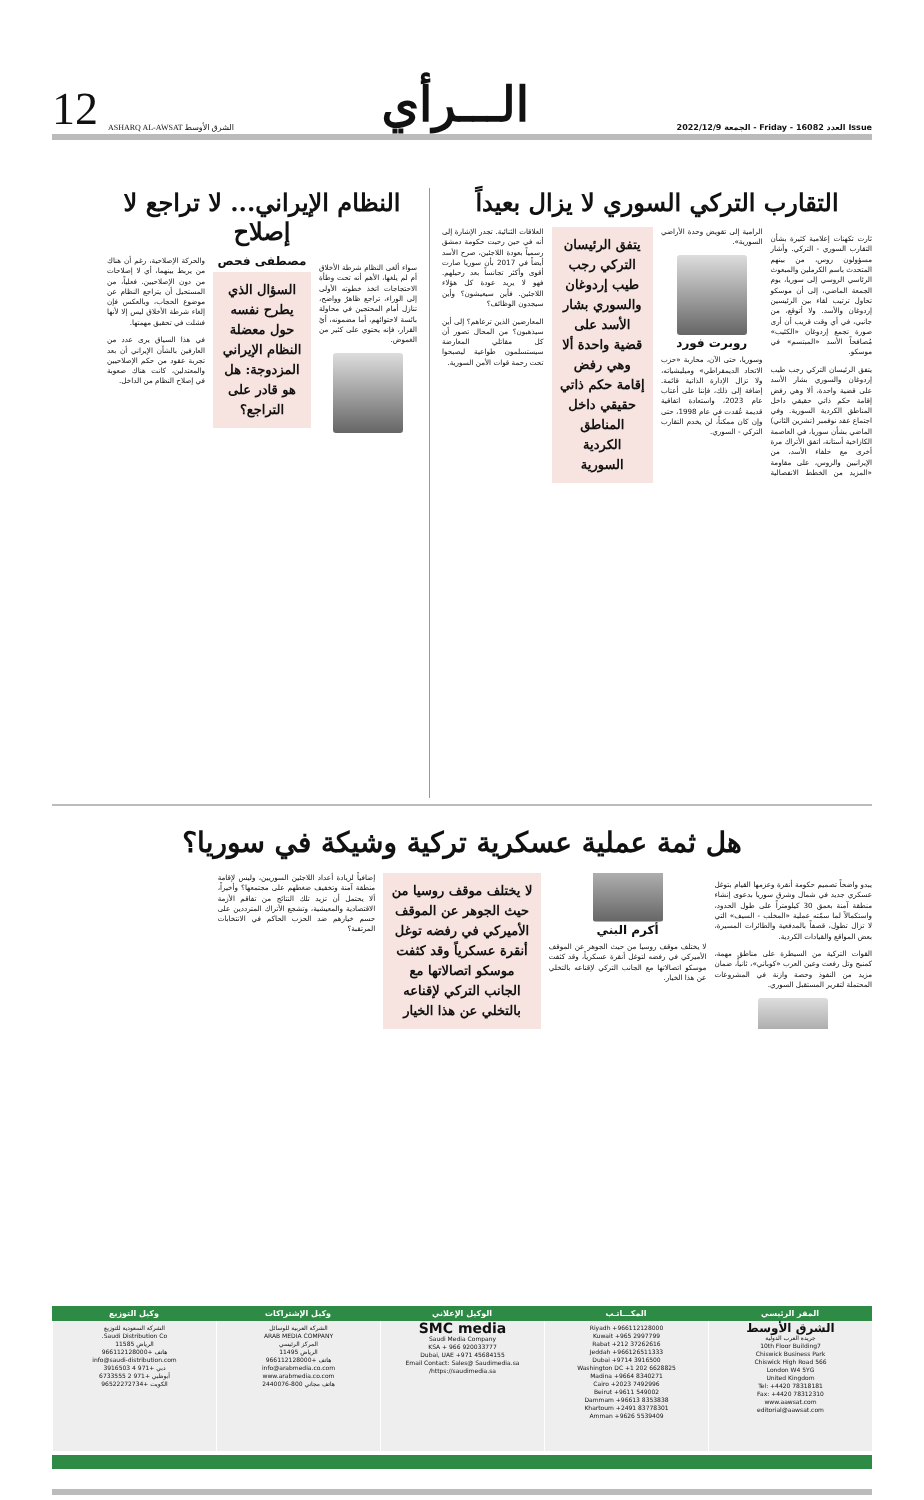12 ASHARQ AL-AWSAT الشرق الأوسط
الـــرأي
الجمعة 2022/12/9 - Friday - العدد 16082 Issue
التقارب التركي السوري لا يزال بعيداً
ثارت تكهنات إعلامية كثيرة بشأن التقارب السوري - التركي. وأشار مسؤولون روس، من بينهم المتحدث باسم الكرملين والمبعوث الرئاسي الروسي إلى سوريا، يوم الجمعة الماضي، إلى أن موسكو تحاول ترتيب لقاء بين الرئيسين إردوغان والأسد. ولا أتوقع، من جانبي، في أي وقت قريب أن أرى صورة تجمع إردوغان «الكئيب» مُصافحاً الأسد «المبتسم» في موسكو.
يتفق الرئيسان التركي رجب طيب إردوغان والسوري بشار الأسد على قضية واحدة، ألا وهي رفض إقامة حكم ذاتي حقيقي داخل المناطق الكردية السورية. وفي اجتماع عقد نوفمبر (تشرين الثاني) الماضي بشأن سوريا، في العاصمة الكازاخية أستانة، اتفق الأتراك مرة أخرى مع حلفاء الأسد، من الإيرانيين والروس، على مقاومة «المزيد من الخطط الانفصالية الرامية إلى تقويض وحدة الأراضي السورية».
روبرت فورد
وسوريا، حتى الآن، محاربة «حزب الاتحاد الديمقراطي» وميليشياته، ولا تزال الإدارة الذاتية قائمة. إضافة إلى ذلك، فإننا على أعتاب عام 2023، واستعادة اتفاقية قديمة عُقدت في عام 1998، حتى وإن كان ممكناً، لن يخدم التقارب التركي - السوري.
يتفق الرئيسان التركي رجب طيب إردوغان والسوري بشار الأسد على قضية واحدة ألا وهي رفض إقامة حكم ذاتي حقيقي داخل المناطق الكردية السورية
العلاقات الثنائية. تجدر الإشارة إلى أنه في حين رحبت حكومة دمشق رسمياً بعودة اللاجئين، صرح الأسد أيضاً في 2017 بأن سوريا صارت أقوى وأكثر تجانساً بعد رحيلهم. فهو لا يريد عودة كل هؤلاء اللاجئين. فأين سيعيشون؟ وأين سيجدون الوظائف؟
المعارضين الذين ترعاهم؟ إلى أين سيذهبون؟ من المحال تصور أن كل مقاتلي المعارضة سيستسلمون طواعية ليصبحوا تحت رحمة قوات الأمن السورية.
النظام الإيراني... لا تراجع لا إصلاح
سواء ألغى النظام شرطة الأخلاق أم لم يلغها، الأهم أنه تحت وطأة الاحتجاجات اتخذ خطوته الأولى إلى الوراء، تراجع ظاهرٌ وواضح، تنازل أمام المحتجين في محاولة بائسة لاحتوائهم، أما مضمونه، أيْ القرار، فإنه يحتوي على كثير من الغموض.
مصطفى فحص
السؤال الذي يطرح نفسه حول معضلة النظام الإيراني المزدوجة: هل هو قادر على التراجع؟
والحركة الإصلاحية، رغم أن هناك من يربط بينهما، أي لا إصلاحات من دون الإصلاحيين. فعلياً، من المستحيل أن يتراجع النظام عن موضوع الحجاب، وبالعكس فإن إلغاء شرطة الأخلاق ليس إلا لأنها فشلت في تحقيق مهمتها.
في هذا السياق يرى عدد من العارفين بالشأن الإيراني أن بعد تجربة عقود من حكم الإصلاحيين والمعتدلين، كانت هناك صعوبة في إصلاح النظام من الداخل.
هل ثمة عملية عسكرية تركية وشيكة في سوريا؟
يبدو واضحاً تصميم حكومة أنقرة وعزمها القيام بتوغل عسكري جديد في شمال وشرق سوريا بدعوى إنشاء منطقة آمنة بعمق 30 كيلومتراً على طول الحدود، واستكمالاً لما سمّته عملية «المخلب - السيف» التي لا تزال تطول، قصفاً بالمدفعية والطائرات المسيرة، بعض المواقع والقيادات الكردية.
القوات التركية من السيطرة على مناطق مهمة، كمنبج وتل رفعت وعين العرب «كوباني»، ثانياً، ضمان مزيد من النفوذ وحصة وازنة في المشروعات المحتملة لتقرير المستقبل السوري.
أكرم البني
لا يختلف موقف روسيا من حيث الجوهر عن الموقف الأميركي في رفضه لتوغل أنقرة عسكرياً، وقد كثفت موسكو اتصالاتها مع الجانب التركي لإقناعه بالتخلي عن هذا الخيار.
لا يختلف موقف روسيا من حيث الجوهر عن الموقف الأميركي في رفضه توغل أنقرة عسكرياً وقد كثفت موسكو اتصالاتها مع الجانب التركي لإقناعه بالتخلي عن هذا الخيار
إضافياً لزيادة أعداد اللاجئين السوريين، وليس لإقامة منطقة آمنة وتخفيف ضغطهم على مجتمعها؟ وأخيراً، ألا يحتمل أن تزيد تلك النتائج من تفاقم الأزمة الاقتصادية والمعيشية، وتشجع الأتراك المترددين على حسم خيارهم ضد الحزب الحاكم في الانتخابات المرتقبة؟
المقر الرئيسي المكـــاتـب الوكيل الإعلاني وكيل الإشتراكات وكيل التوزيع
الشرق الأوسط
جريدة العرب الدولية
10th Floor Building7
Chiswick Business Park
566 Chiswick High Road
London W4 5YG
United Kingdom
Tel: +4420 78318181
Fax: +4420 78312310
www.aawsat.com
editorial@aawsat.com
Riyadh +966112128000
Kuwait +965 2997799
Rabat +212 37262616
Jeddah +966126511333
Dubai +9714 3916500
Washington DC +1 202 6628825
Madina +9664 8340271
Cairo +2023 7492996
Beirut +9611 549002
Dammam +96613 8353838
Khartoum +2491 83778301
Amman +9626 5539409
SMC media
Saudi Media Company
KSA + 966 920033777
Dubai, UAE +971 45684155
Email Contact: Sales@ Saudimedia.sa
https://saudimedia.sa/
الشركة العربية للوسائل
ARAB MEDIA COMPANY
المركز الرئيسي
الرياض 11495
هاتف +966112128000
info@arabmedia.co.com
www.arabmedia.co.com
هاتف مجاني 800-2440076
الشركة السعودية للتوزيع
Saudi Distribution Co.
الرياض 11585
هاتف +966112128000
info@saudi-distribution.com
دبي +971 4 3916503
أبوظبي +971 2 6733555
الكويت +96522272734